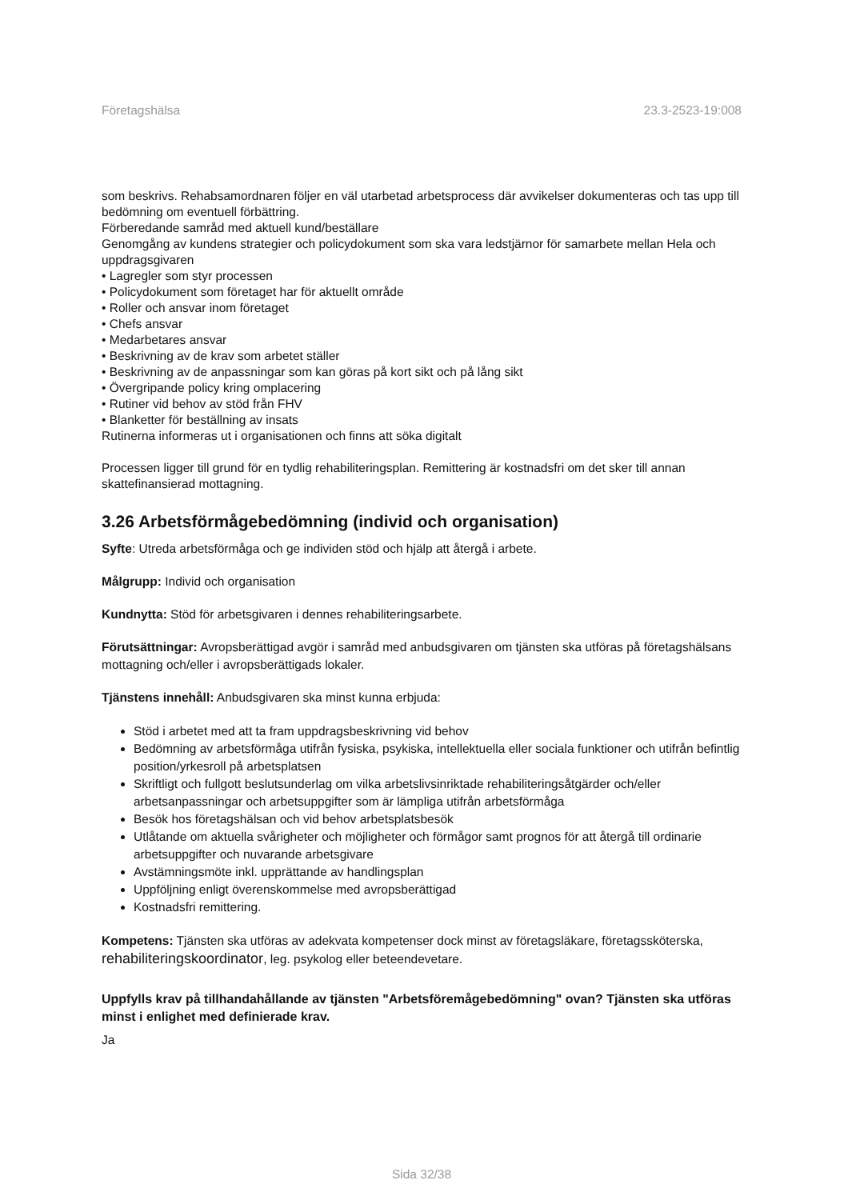Företagshälsa 23.3-2523-19:008
som beskrivs. Rehabsamordnaren följer en väl utarbetad arbetsprocess där avvikelser dokumenteras och tas upp till bedömning om eventuell förbättring.
Förberedande samråd med aktuell kund/beställare
Genomgång av kundens strategier och policydokument som ska vara ledstjärnor för samarbete mellan Hela och uppdragsgivaren
• Lagregler som styr processen
• Policydokument som företaget har för aktuellt område
• Roller och ansvar inom företaget
• Chefs ansvar
• Medarbetares ansvar
• Beskrivning av de krav som arbetet ställer
• Beskrivning av de anpassningar som kan göras på kort sikt och på lång sikt
• Övergripande policy kring omplacering
• Rutiner vid behov av stöd från FHV
• Blanketter för beställning av insats
Rutinerna informeras ut i organisationen och finns att söka digitalt
Processen ligger till grund för en tydlig rehabiliteringsplan. Remittering är kostnadsfri om det sker till annan skattefinansierad mottagning.
3.26 Arbetsförmågebedömning (individ och organisation)
Syfte: Utreda arbetsförmåga och ge individen stöd och hjälp att återgå i arbete.
Målgrupp: Individ och organisation
Kundnytta: Stöd för arbetsgivaren i dennes rehabiliteringsarbete.
Förutsättningar: Avropsberättigad avgör i samråd med anbudsgivaren om tjänsten ska utföras på företagshälsans mottagning och/eller i avropsberättigads lokaler.
Tjänstens innehåll: Anbudsgivaren ska minst kunna erbjuda:
Stöd i arbetet med att ta fram uppdragsbeskrivning vid behov
Bedömning av arbetsförmåga utifrån fysiska, psykiska, intellektuella eller sociala funktioner och utifrån befintlig position/yrkesroll på arbetsplatsen
Skriftligt och fullgott beslutsunderlag om vilka arbetslivsinriktade rehabiliteringsåtgärder och/eller arbetsanpassningar och arbetsuppgifter som är lämpliga utifrån arbetsförmåga
Besök hos företagshälsan och vid behov arbetsplatsbesök
Utlåtande om aktuella svårigheter och möjligheter och förmågor samt prognos för att återgå till ordinarie arbetsuppgifter och nuvarande arbetsgivare
Avstämningsmöte inkl. upprättande av handlingsplan
Uppföljning enligt överenskommelse med avropsberättigad
Kostnadsfri remittering.
Kompetens: Tjänsten ska utföras av adekvata kompetenser dock minst av företagsläkare, företagssköterska, rehabiliteringskoordinator, leg. psykolog eller beteendevetare.
Uppfylls krav på tillhandahållande av tjänsten "Arbetsföremågebedömning" ovan? Tjänsten ska utföras minst i enlighet med definierade krav.
Ja
Sida 32/38